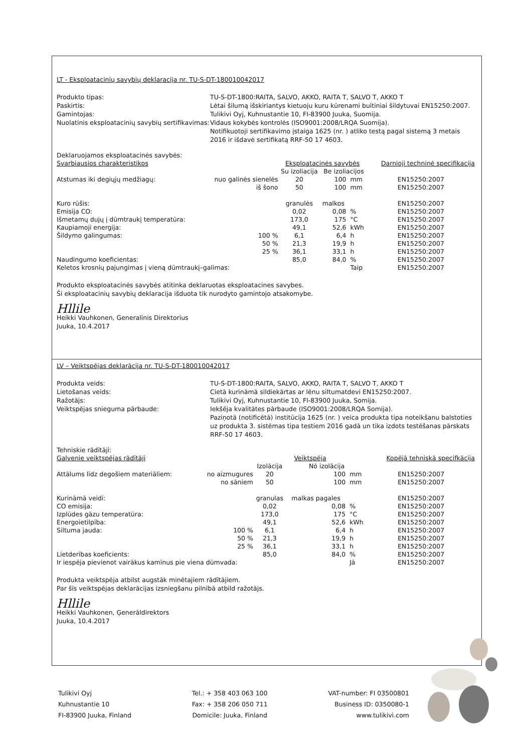LT - Eksploatacinių savybių deklaracija nr. TU-S-DT-180010042017
Produkto tipas: TU-S-DT-1800:RAITA, SALVO, AKKO, RAITA T, SALVO T, AKKO T Paskirtis: Lėtai šilumą išskiriantys kietuoju kuru kūrenami buitiniai šildytuvai EN15250:2007. Gamintojas: Tulikivi Oyj, Kuhnustantie 10, FI-83900 Juuka, Suomija. Nuolatinis eksploatacinių savybių sertifikavimas: Vidaus kokybės kontrolės (ISO9001:2008/LRQA Suomija).
Notifikuotoji sertifikavimo įstaiga 1625 (nr. ) atliko testą pagal sistemą 3 metais 2016 ir išdavė sertifikatą RRF-50 17 4603.
Deklaruojamos eksploatacinės savybės:
| Svarbiausios charakteristikos | | Eksploatacinės savybės | | | Darnioji techninė specifikacija |
| --- | --- | --- | --- | --- | --- |
| | | Su izoliacija | Be izoliacijos | | |
| Atstumas iki degiųjų medžiagų: | nuo galinės sienelės | 20 | 100 | mm | EN15250:2007 |
| | iš šono | 50 | 100 | mm | EN15250:2007 |
| Kuro rūšis: | | granulės | malkos | | EN15250:2007 |
| Emisija CO: | | 0,02 | 0,08 | % | EN15250:2007 |
| Išmetamų dujų į dūmtraukį temperatūra: | | 173,0 | 175 | °C | EN15250:2007 |
| Kaupiamoji energija: | | 49,1 | 52,6 | kWh | EN15250:2007 |
| Šildymo galingumas: | 100 % | 6,1 | 6,4 | h | EN15250:2007 |
| | 50 % | 21,3 | 19,9 | h | EN15250:2007 |
| | 25 % | 36,1 | 33,1 | h | EN15250:2007 |
| Naudingumo koeficientas: | | 85,0 | 84,0 | % | EN15250:2007 |
| Keletos krosnių pajungimas į vieną dūmtraukį–galimas: | | | | Taip | EN15250:2007 |
Produkto eksploatacinės savybės atitinka deklaruotas eksploatacines savybes.
Ši eksploatacinių savybių deklaracija išduota tik nurodyto gamintojo atsakomybe.
Hllile
Heikki Vauhkonen, Generalinis Direktorius
Juuka, 10.4.2017
LV – Veiktspējas deklarācija nr. TU-S-DT-180010042017
Produkta veids: TU-S-DT-1800:RAITA, SALVO, AKKO, RAITA T, SALVO T, AKKO T Lietošanas veids: Cietā kurināmā sildiekārtas ar lēnu siltumatdevi EN15250:2007. Ražotājs: Tulikivi Oyj, Kuhnustantie 10, FI-83900 Juuka, Somija. Veiktspējas snieguma pārbaude: Iekšēja kvalitātes pārbaude (ISO9001:2008/LRQA Somija).
Paziņotā (notificētā) institūcija 1625 (nr. ) veica produkta tipa noteikšanu balstoties uz produkta 3. sistēmas tipa testiem 2016 gadā un tika izdots testēšanas pārskats RRF-50 17 4603.
Tehniskie rādītāji:
| Galvenie veiktspējas rādītāji | | Veiktspēja | | | Kopējā tehniskā specifkācija |
| --- | --- | --- | --- | --- | --- |
| | | Izolācija | Nō izolācija | | |
| Attālums līdz degošiem materiāliem: | no aizmugures | 20 | 100 | mm | EN15250:2007 |
| | no sāniem | 50 | 100 | mm | EN15250:2007 |
| Kurināmā veidi: | | granulas | malkas pagales | | EN15250:2007 |
| CO emisija: | | 0,02 | 0,08 | % | EN15250:2007 |
| Izplūdes gāzu temperatūra: | | 173,0 | 175 | °C | EN15250:2007 |
| Energoietilpība: | | 49,1 | 52,6 | kWh | EN15250:2007 |
| Siltuma jauda: | 100 % | 6,1 | 6,4 | h | EN15250:2007 |
| | 50 % | 21,3 | 19,9 | h | EN15250:2007 |
| | 25 % | 36,1 | 33,1 | h | EN15250:2007 |
| Lietderības koeficients: | | 85,0 | 84,0 | % | EN15250:2007 |
| Ir iespēja pievienot vairākus kamīnus pie viena dūmvada: | | | | Jā | EN15250:2007 |
Produkta veiktspēja atbilst augstāk minētajiem rādītājiem.
Par šīs veiktspējas deklarācijas izsniegšanu pilnībā atbild ražotājs.
Hllile
Heikki Vauhkonen, Ģenerāldirektors
Juuka, 10.4.2017
Tulikivi Oyj
Kuhnustantie 10
FI-83900 Juuka, Finland
Tel.: + 358 403 063 100
Fax: + 358 206 050 711
Domicile: Juuka, Finland
VAT-number: FI 03500801
Business ID: 0350080-1
www.tulikivi.com